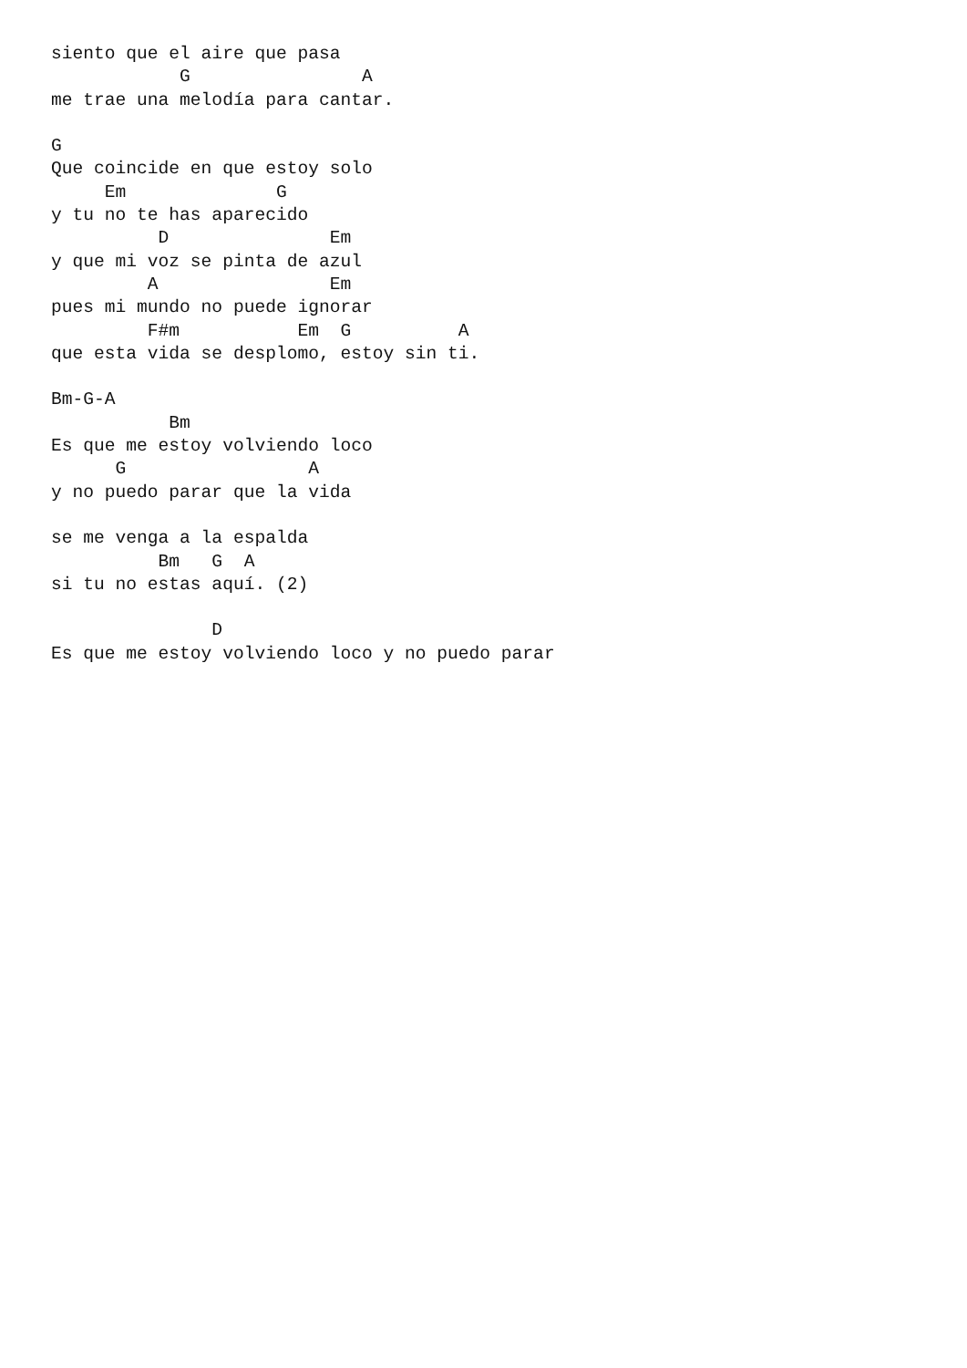siento que el aire que pasa
            G                A
me trae una melodía para cantar.

G
Que coincide en que estoy solo
     Em              G
y tu no te has aparecido
          D               Em
y que mi voz se pinta de azul
         A                Em
pues mi mundo no puede ignorar
         F#m           Em  G          A
que esta vida se desplomo, estoy sin ti.

Bm-G-A
           Bm
Es que me estoy volviendo loco
      G                 A
y no puedo parar que la vida

se me venga a la espalda
          Bm   G  A
si tu no estas aquí. (2)

               D
Es que me estoy volviendo loco y no puedo parar